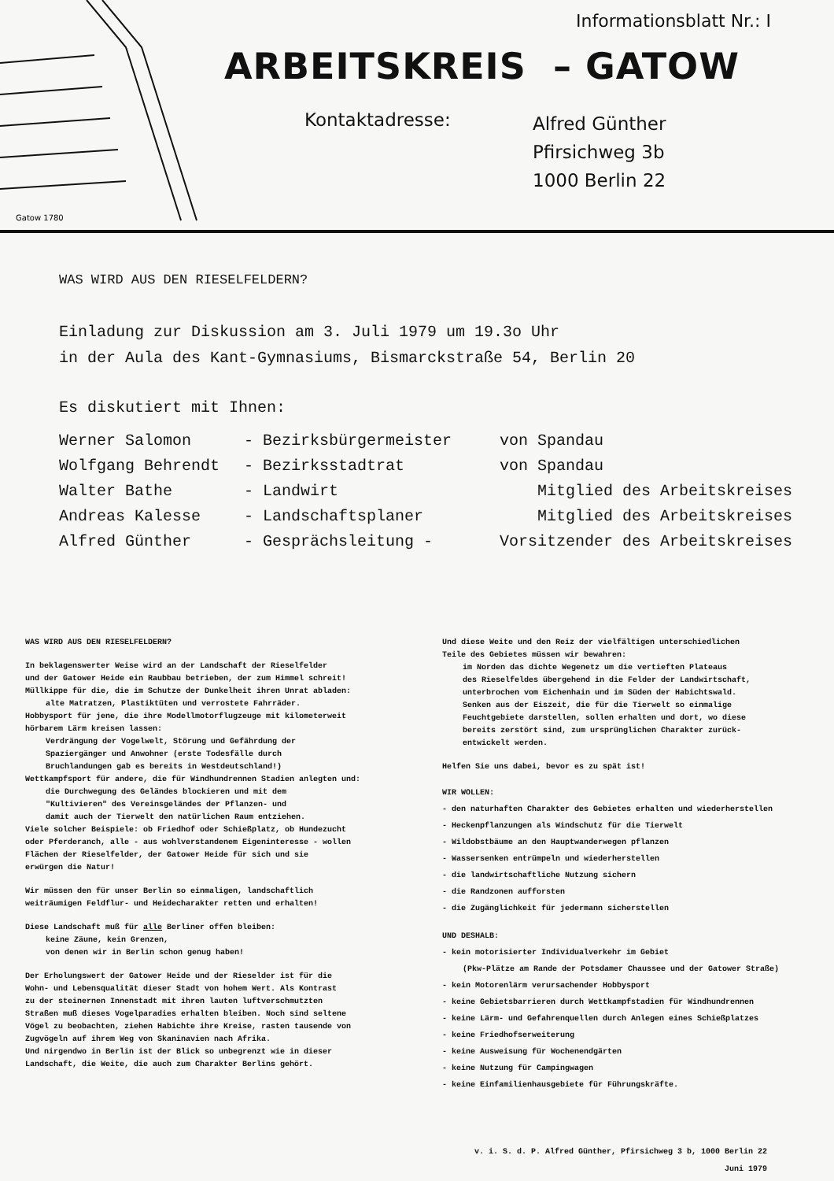Gatow 1780
Informationsblatt Nr.: I
ARBEITSKREIS – GATOW
Kontaktadresse:
Alfred Günther
Pfirsichweg 3b
1000 Berlin 22
WAS WIRD AUS DEN RIESELFELDERN?
Einladung zur Diskussion am 3. Juli 1979 um 19.3o Uhr
in der Aula des Kant-Gymnasiums, Bismarckstraße 54, Berlin 20
Es diskutiert mit Ihnen:
| Werner Salomon | - Bezirksbürgermeister | von Spandau |
| Wolfgang Behrendt | - Bezirksstadtrat | von Spandau |
| Walter Bathe | - Landwirt | Mitglied des Arbeitskreises |
| Andreas Kalesse | - Landschaftsplaner | Mitglied des Arbeitskreises |
| Alfred Günther | - Gesprächsleitung - | Vorsitzender des Arbeitskreises |
WAS WIRD AUS DEN RIESELFELDERN?
In beklagenswerter Weise wird an der Landschaft der Rieselfelder
und der Gatower Heide ein Raubbau betrieben, der zum Himmel schreit!
Müllkippe für die, die im Schutze der Dunkelheit ihren Unrat abladen:
alte Matratzen, Plastiktüten und verrostete Fahrräder.
Hobbysport für jene, die ihre Modellmotorflugzeuge mit kilometerweit
hörbarem Lärm kreisen lassen:
Verdrängung der Vogelwelt, Störung und Gefährdung der
Spaziergänger und Anwohner (erste Todesfälle durch
Bruchlandungen gab es bereits in Westdeutschland!)
Wettkampfsport für andere, die für Windhundrennen Stadien anlegten und:
die Durchwegung des Geländes blockieren und mit dem
"Kultivieren" des Vereinsgeländes der Pflanzen- und
damit auch der Tierwelt den natürlichen Raum entziehen.
Viele solcher Beispiele: ob Friedhof oder Schießplatz, ob Hundezucht
oder Pferderanch, alle - aus wohlverstandenem Eigeninteresse - wollen
Flächen der Rieselfelder, der Gatower Heide für sich und sie
erwürgen die Natur!
Wir müssen den für unser Berlin so einmaligen, landschaftlich
weiträumigen Feldflur- und Heidecharakter retten und erhalten!
Diese Landschaft muß für alle Berliner offen bleiben:
keine Zäune, kein Grenzen,
von denen wir in Berlin schon genug haben!
Der Erholungswert der Gatower Heide und der Rieselder ist für die
Wohn- und Lebensqualität dieser Stadt von hohem Wert. Als Kontrast
zu der steinernen Innenstadt mit ihren lauten luftverschmutzten
Straßen muß dieses Vogelparadies erhalten bleiben. Noch sind seltene
Vögel zu beobachten, ziehen Habichte ihre Kreise, rasten tausende von
Zugvögeln auf ihrem Weg von Skaninavien nach Afrika.
Und nirgendwo in Berlin ist der Blick so unbegrenzt wie in dieser
Landschaft, die Weite, die auch zum Charakter Berlins gehört.
Und diese Weite und den Reiz der vielfältigen unterschiedlichen
Teile des Gebietes müssen wir bewahren:
im Norden das dichte Wegenetz um die vertieften Plateaus
des Rieselfeldes übergehend in die Felder der Landwirtschaft,
unterbrochen vom Eichenhain und im Süden der Habichtswald.
Senken aus der Eiszeit, die für die Tierwelt so einmalige
Feuchtgebiete darstellen, sollen erhalten und dort, wo diese
bereits zerstört sind, zum ursprünglichen Charakter zurück-
entwickelt werden.
Helfen Sie uns dabei, bevor es zu spät ist!
WIR WOLLEN:
- den naturhaften Charakter des Gebietes erhalten und wiederherstellen
- Heckenpflanzungen als Windschutz für die Tierwelt
- Wildobstbäume an den Hauptwanderwegen pflanzen
- Wassersenken entrümpeln und wiederherstellen
- die landwirtschaftliche Nutzung sichern
- die Randzonen aufforsten
- die Zugänglichkeit für jedermann sicherstellen
UND DESHALB:
- kein motorisierter Individualverkehr im Gebiet
(Pkw-Plätze am Rande der Potsdamer Chaussee und der Gatower Straße)
- kein Motorenlärm verursachender Hobbysport
- keine Gebietsbarrieren durch Wettkampfstadien für Windhundrennen
- keine Lärm- und Gefahrenquellen durch Anlegen eines Schießplatzes
- keine Friedhofserweiterung
- keine Ausweisung für Wochenendgärten
- keine Nutzung für Campingwagen
- keine Einfamilienhausgebiete für Führungskräfte.
v. i. S. d. P. Alfred Günther, Pfirsichweg 3 b, 1000 Berlin 22
Juni 1979